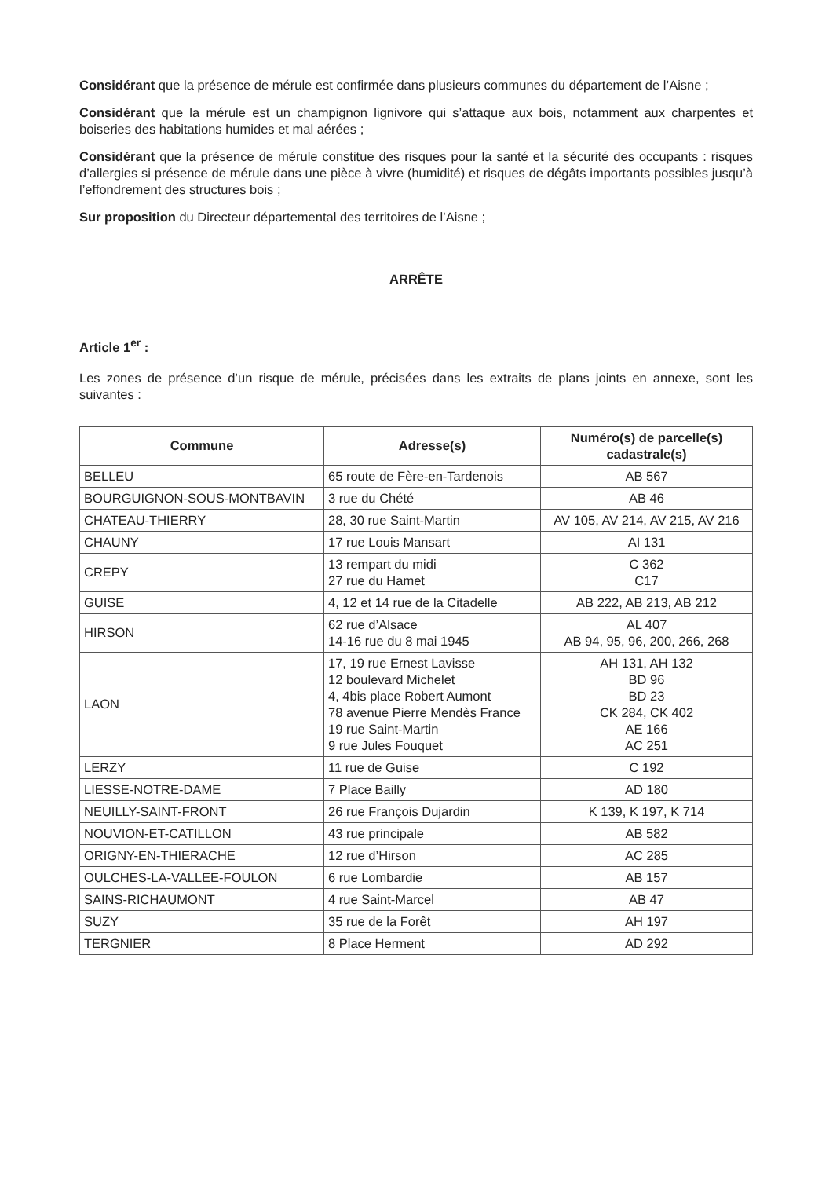Considérant que la présence de mérule est confirmée dans plusieurs communes du département de l’Aisne ;
Considérant que la mérule est un champignon lignivore qui s’attaque aux bois, notamment aux charpentes et boiseries des habitations humides et mal aérées ;
Considérant que la présence de mérule constitue des risques pour la santé et la sécurité des occupants : risques d’allergies si présence de mérule dans une pièce à vivre (humidité) et risques de dégâts importants possibles jusqu’à l’effondrement des structures bois ;
Sur proposition du Directeur départemental des territoires de l’Aisne ;
ARRÊTE
Article 1<sup>er</sup> :
Les zones de présence d’un risque de mérule, précisées dans les extraits de plans joints en annexe, sont les suivantes :
| Commune | Adresse(s) | Numéro(s) de parcelle(s) cadastrale(s) |
| --- | --- | --- |
| BELLEU | 65 route de Fère-en-Tardenois | AB 567 |
| BOURGUIGNON-SOUS-MONTBAVIN | 3 rue du Chété | AB 46 |
| CHATEAU-THIERRY | 28, 30 rue Saint-Martin | AV 105, AV 214, AV 215, AV 216 |
| CHAUNY | 17 rue Louis Mansart | AI 131 |
| CREPY | 13 rempart du midi 27 rue du Hamet | C 362 C17 |
| GUISE | 4, 12 et 14 rue de la Citadelle | AB 222, AB 213, AB 212 |
| HIRSON | 62 rue d’Alsace 14-16 rue du 8 mai 1945 | AL 407 AB 94, 95, 96, 200, 266, 268 |
| LAON | 17, 19 rue Ernest Lavisse 12 boulevard Michelet 4, 4bis place Robert Aumont 78 avenue Pierre Mendès France 19 rue Saint-Martin 9 rue Jules Fouquet | AH 131, AH 132 BD 96 BD 23 CK 284, CK 402 AE 166 AC 251 |
| LERZY | 11 rue de Guise | C 192 |
| LIESSE-NOTRE-DAME | 7 Place Bailly | AD 180 |
| NEUILLY-SAINT-FRONT | 26 rue François Dujardin | K 139, K 197, K 714 |
| NOUVION-ET-CATILLON | 43 rue principale | AB 582 |
| ORIGNY-EN-THIERACHE | 12 rue d’Hirson | AC 285 |
| OULCHES-LA-VALLEE-FOULON | 6 rue Lombardie | AB 157 |
| SAINS-RICHAUMONT | 4 rue Saint-Marcel | AB 47 |
| SUZY | 35 rue de la Forêt | AH 197 |
| TERGNIER | 8 Place Herment | AD 292 |